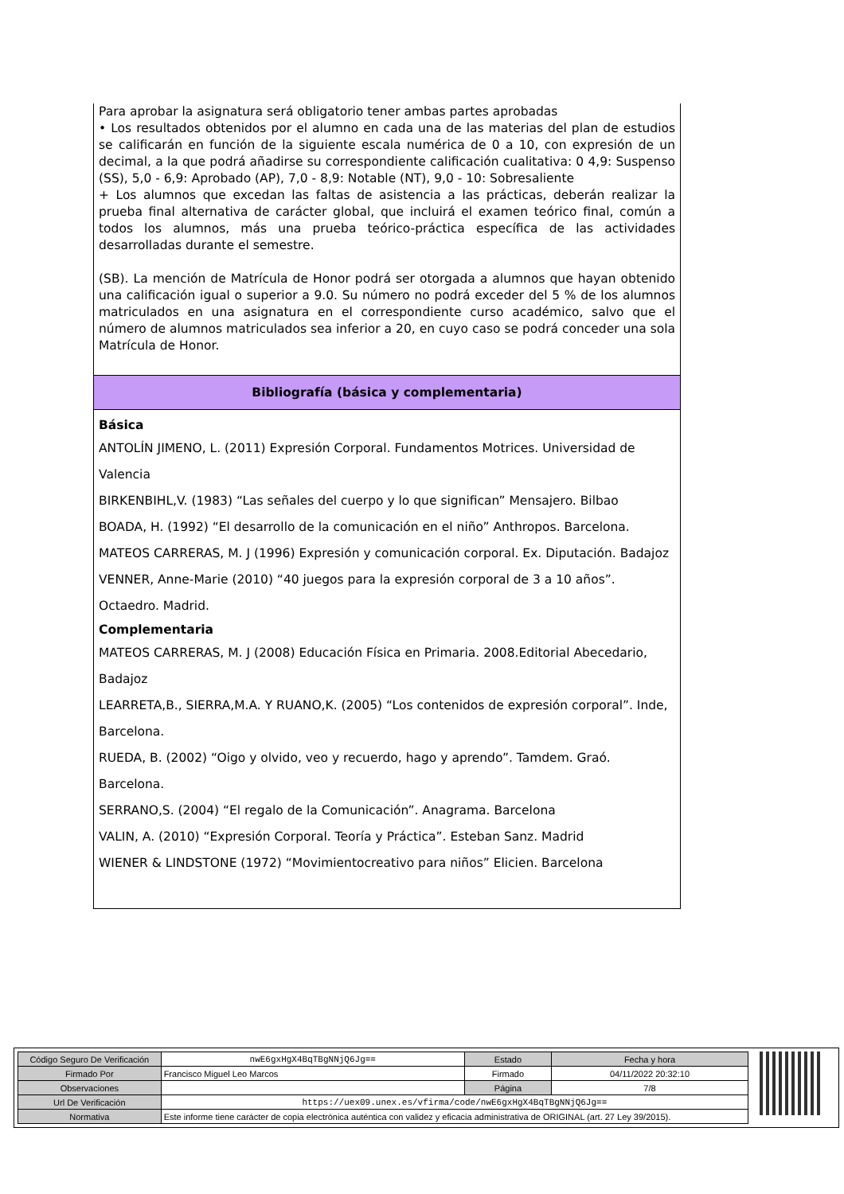Para aprobar la asignatura será obligatorio tener ambas partes aprobadas
• Los resultados obtenidos por el alumno en cada una de las materias del plan de estudios se calificarán en función de la siguiente escala numérica de 0 a 10, con expresión de un decimal, a la que podrá añadirse su correspondiente calificación cualitativa: 0 4,9: Suspenso (SS), 5,0 - 6,9: Aprobado (AP), 7,0 - 8,9: Notable (NT), 9,0 - 10: Sobresaliente
+ Los alumnos que excedan las faltas de asistencia a las prácticas, deberán realizar la prueba final alternativa de carácter global, que incluirá el examen teórico final, común a todos los alumnos, más una prueba teórico-práctica específica de las actividades desarrolladas durante el semestre.
(SB). La mención de Matrícula de Honor podrá ser otorgada a alumnos que hayan obtenido una calificación igual o superior a 9.0. Su número no podrá exceder del 5 % de los alumnos matriculados en una asignatura en el correspondiente curso académico, salvo que el número de alumnos matriculados sea inferior a 20, en cuyo caso se podrá conceder una sola Matrícula de Honor.
Bibliografía (básica y complementaria)
Básica
ANTOLÍN JIMENO, L. (2011) Expresión Corporal. Fundamentos Motrices. Universidad de Valencia
BIRKENBIHL,V. (1983) “Las señales del cuerpo y lo que significan” Mensajero. Bilbao
BOADA, H. (1992) “El desarrollo de la comunicación en el niño” Anthropos. Barcelona.
MATEOS CARRERAS, M. J (1996) Expresión y comunicación corporal. Ex. Diputación. Badajoz
VENNER, Anne-Marie (2010) “40 juegos para la expresión corporal de 3 a 10 años”. Octaedro. Madrid.
Complementaria
MATEOS CARRERAS, M. J (2008) Educación Física en Primaria. 2008.Editorial Abecedario, Badajoz
LEARRETA,B., SIERRA,M.A. Y RUANO,K. (2005) “Los contenidos de expresión corporal”. Inde, Barcelona.
RUEDA, B. (2002) “Oigo y olvido, veo y recuerdo, hago y aprendo”. Tamdem. Graó. Barcelona.
SERRANO,S. (2004) “El regalo de la Comunicación”. Anagrama. Barcelona
VALIN, A. (2010) “Expresión Corporal. Teoría y Práctica”. Esteban Sanz. Madrid
WIENER & LINDSTONE (1972) “Movimientocreativo para niños” Elicien. Barcelona
| Código Seguro De Verificación | nwE6gxHgX4BqTBgNNjQ6Jg== | Estado | Fecha y hora |
| Firmado Por | Francisco Miguel Leo Marcos | Firmado | 04/11/2022 20:32:10 |
| Observaciones | | Página | 7/8 |
| Url De Verificación | https://uex09.unex.es/vfirma/code/nwE6gxHgX4BqTBgNNjQ6Jg== | | |
| Normativa | Este informe tiene carácter de copia electrónica auténtica con validez y eficacia administrativa de ORIGINAL (art. 27 Ley 39/2015). | | |